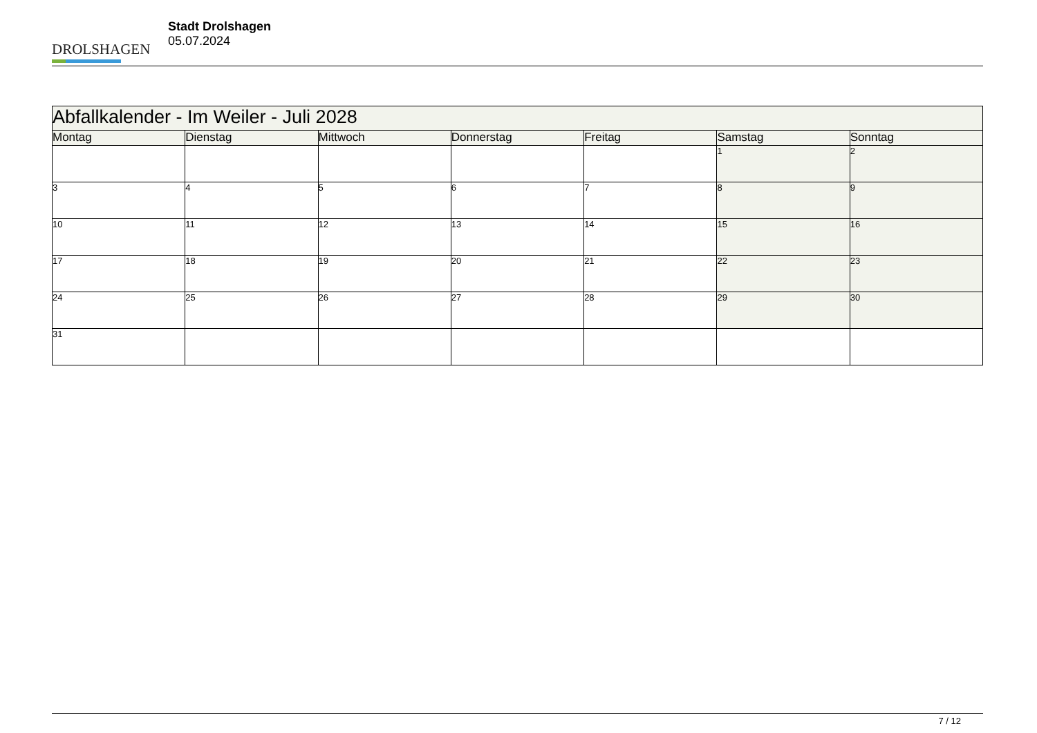DROLSHAGEN
Stadt Drolshagen
05.07.2024
| Abfallkalender - Im Weiler - Juli 2028 | | | | | | |
| --- | --- | --- | --- | --- | --- | --- |
| Montag | Dienstag | Mittwoch | Donnerstag | Freitag | Samstag | Sonntag |
| | | | | | 1 | 2 |
| 3 | 4 | 5 | 6 | 7 | 8 | 9 |
| 10 | 11 | 12 | 13 | 14 | 15 | 16 |
| 17 | 18 | 19 | 20 | 21 | 22 | 23 |
| 24 | 25 | 26 | 27 | 28 | 29 | 30 |
| 31 | | | | | | |
7 / 12